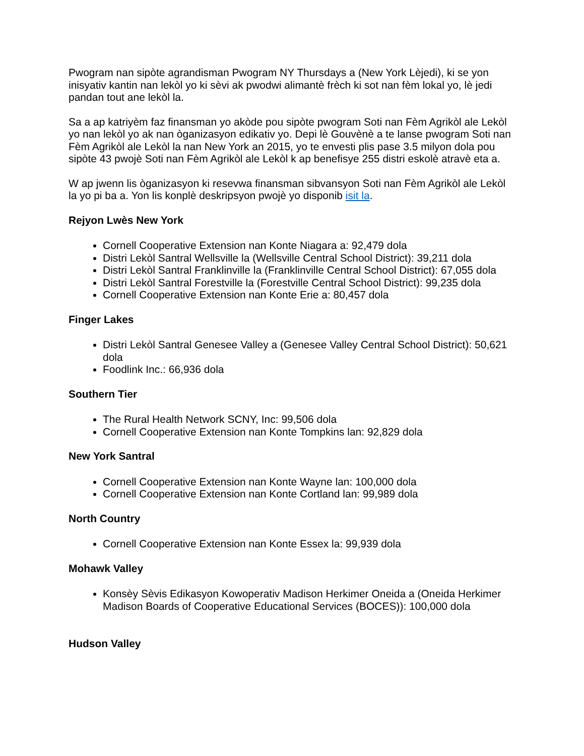Pwogram nan sipòte agrandisman Pwogram NY Thursdays a (New York Lèjedi), ki se yon inisyativ kantin nan lekòl yo ki sèvi ak pwodwi alimantè frèch ki sot nan fèm lokal yo, lè jedi pandan tout ane lekòl la.
Sa a ap katriyèm faz finansman yo akòde pou sipòte pwogram Soti nan Fèm Agrikòl ale Lekòl yo nan lekòl yo ak nan òganizasyon edikativ yo. Depi lè Gouvènè a te lanse pwogram Soti nan Fèm Agrikòl ale Lekòl la nan New York an 2015, yo te envesti plis pase 3.5 milyon dola pou sipòte 43 pwojè Soti nan Fèm Agrikòl ale Lekòl k ap benefisye 255 distri eskolè atravè eta a.
W ap jwenn lis òganizasyon ki resevwa finansman sibvansyon Soti nan Fèm Agrikòl ale Lekòl la yo pi ba a. Yon lis konplè deskripsyon pwojè yo disponib isit la.
Rejyon Lwès New York
Cornell Cooperative Extension nan Konte Niagara a: 92,479 dola
Distri Lekòl Santral Wellsville la (Wellsville Central School District): 39,211 dola
Distri Lekòl Santral Franklinville la (Franklinville Central School District): 67,055 dola
Distri Lekòl Santral Forestville la (Forestville Central School District): 99,235 dola
Cornell Cooperative Extension nan Konte Erie a: 80,457 dola
Finger Lakes
Distri Lekòl Santral Genesee Valley a (Genesee Valley Central School District): 50,621 dola
Foodlink Inc.: 66,936 dola
Southern Tier
The Rural Health Network SCNY, Inc: 99,506 dola
Cornell Cooperative Extension nan Konte Tompkins lan: 92,829 dola
New York Santral
Cornell Cooperative Extension nan Konte Wayne lan: 100,000 dola
Cornell Cooperative Extension nan Konte Cortland lan: 99,989 dola
North Country
Cornell Cooperative Extension nan Konte Essex la: 99,939 dola
Mohawk Valley
Konsèy Sèvis Edikasyon Kowoperativ Madison Herkimer Oneida a (Oneida Herkimer Madison Boards of Cooperative Educational Services (BOCES)): 100,000 dola
Hudson Valley